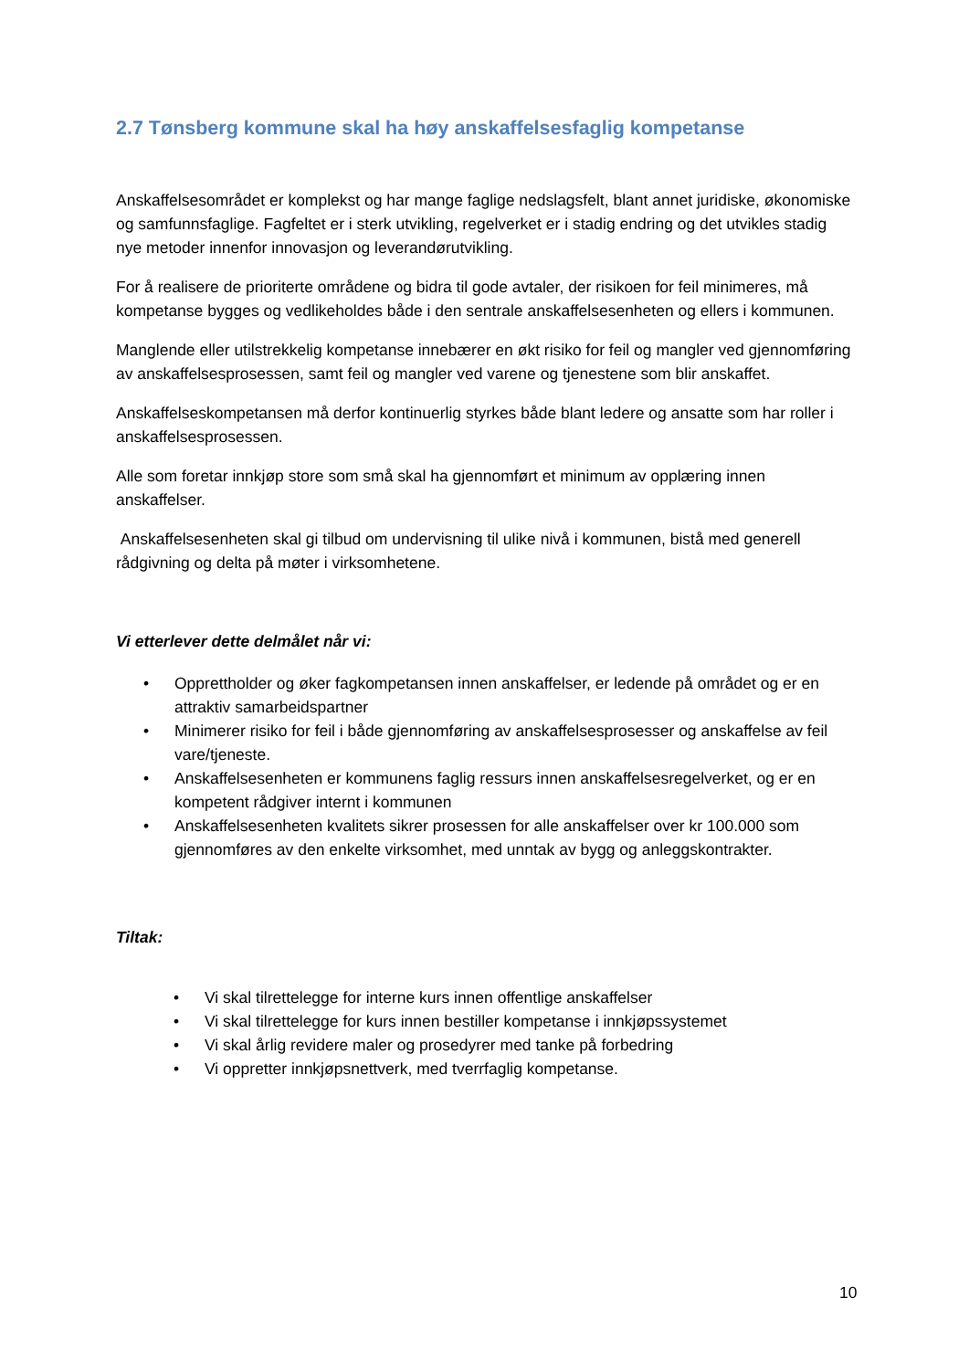2.7 Tønsberg kommune skal ha høy anskaffelsesfaglig kompetanse
Anskaffelsesområdet er komplekst og har mange faglige nedslagsfelt, blant annet juridiske, økonomiske og samfunnsfaglige. Fagfeltet er i sterk utvikling, regelverket er i stadig endring og det utvikles stadig nye metoder innenfor innovasjon og leverandørutvikling.
For å realisere de prioriterte områdene og bidra til gode avtaler, der risikoen for feil minimeres, må kompetanse bygges og vedlikeholdes både i den sentrale anskaffelsesenheten og ellers i kommunen.
Manglende eller utilstrekkelig kompetanse innebærer en økt risiko for feil og mangler ved gjennomføring av anskaffelsesprosessen, samt feil og mangler ved varene og tjenestene som blir anskaffet.
Anskaffelseskompetansen må derfor kontinuerlig styrkes både blant ledere og ansatte som har roller i anskaffelsesprosessen.
Alle som foretar innkjøp store som små skal ha gjennomført et minimum av opplæring innen anskaffelser.
Anskaffelsesenheten skal gi tilbud om undervisning til ulike nivå i kommunen, bistå med generell rådgivning og delta på møter i virksomhetene.
Vi etterlever dette delmålet når vi:
• Opprettholder og øker fagkompetansen innen anskaffelser, er ledende på området og er en attraktiv samarbeidspartner
• Minimerer risiko for feil i både gjennomføring av anskaffelsesprosesser og anskaffelse av feil vare/tjeneste.
• Anskaffelsesenheten er kommunens faglig ressurs innen anskaffelsesregelverket, og er en kompetent rådgiver internt i kommunen
• Anskaffelsesenheten kvalitets sikrer prosessen for alle anskaffelser over kr 100.000 som gjennomføres av den enkelte virksomhet, med unntak av bygg og anleggskontrakter.
Tiltak:
• Vi skal tilrettelegge for interne kurs innen offentlige anskaffelser
• Vi skal tilrettelegge for kurs innen bestiller kompetanse i innkjøpssystemet
• Vi skal årlig revidere maler og prosedyrer med tanke på forbedring
• Vi oppretter innkjøpsnettverk, med tverrfaglig kompetanse.
10